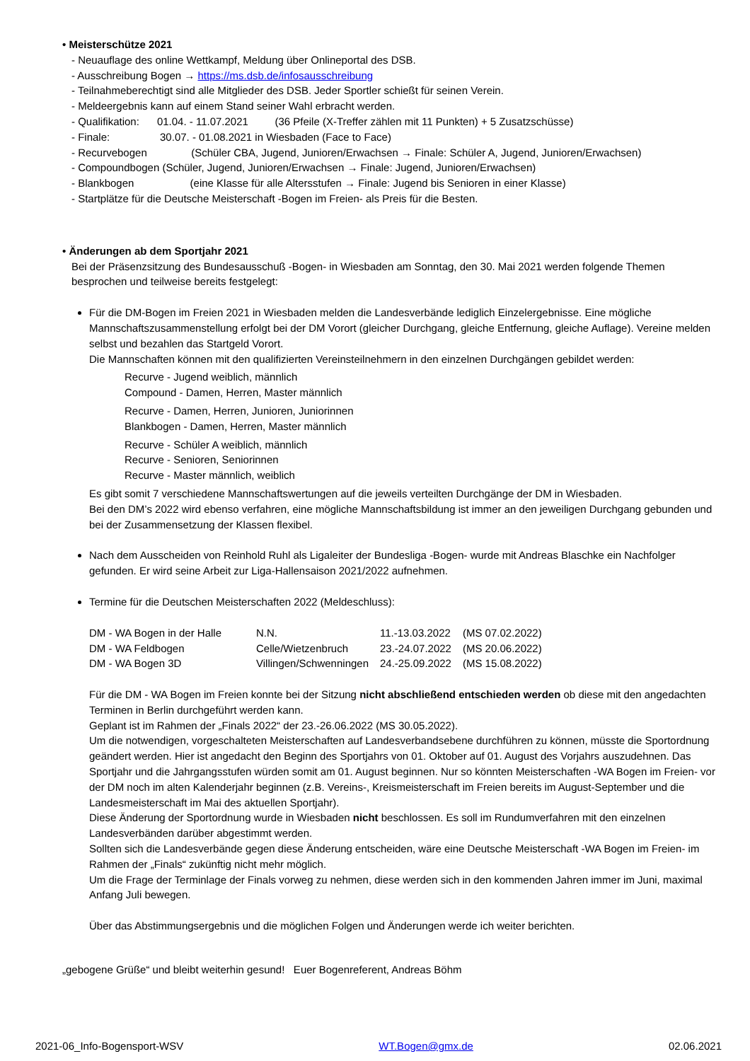• Meisterschütze 2021
- Neuauflage des online Wettkampf, Meldung über Onlineportal des DSB.
- Ausschreibung Bogen → https://ms.dsb.de/infosausschreibung
- Teilnahmeberechtigt sind alle Mitglieder des DSB. Jeder Sportler schießt für seinen Verein.
- Meldeergebnis kann auf einem Stand seiner Wahl erbracht werden.
- Qualifikation: 01.04. - 11.07.2021 (36 Pfeile (X-Treffer zählen mit 11 Punkten) + 5 Zusatzschüsse)
- Finale: 30.07. - 01.08.2021 in Wiesbaden (Face to Face)
- Recurvebogen (Schüler CBA, Jugend, Junioren/Erwachsen → Finale: Schüler A, Jugend, Junioren/Erwachsen)
- Compoundbogen (Schüler, Jugend, Junioren/Erwachsen → Finale: Jugend, Junioren/Erwachsen)
- Blankbogen (eine Klasse für alle Altersstufen → Finale: Jugend bis Senioren in einer Klasse)
- Startplätze für die Deutsche Meisterschaft -Bogen im Freien- als Preis für die Besten.
• Änderungen ab dem Sportjahr 2021
Bei der Präsenzsitzung des Bundesausschuß -Bogen- in Wiesbaden am Sonntag, den 30. Mai 2021 werden folgende Themen besprochen und teilweise bereits festgelegt:
Für die DM-Bogen im Freien 2021 in Wiesbaden melden die Landesverbände lediglich Einzelergebnisse. Eine mögliche Mannschaftszusammenstellung erfolgt bei der DM Vorort (gleicher Durchgang, gleiche Entfernung, gleiche Auflage). Vereine melden selbst und bezahlen das Startgeld Vorort.
Die Mannschaften können mit den qualifizierten Vereinsteilnehmern in den einzelnen Durchgängen gebildet werden:
Recurve - Jugend weiblich, männlich
Compound - Damen, Herren, Master männlich
Recurve - Damen, Herren, Junioren, Juniorinnen
Blankbogen - Damen, Herren, Master männlich
Recurve - Schüler A weiblich, männlich
Recurve - Senioren, Seniorinnen
Recurve - Master männlich, weiblich
Es gibt somit 7 verschiedene Mannschaftswertungen auf die jeweils verteilten Durchgänge der DM in Wiesbaden.
Bei den DM’s 2022 wird ebenso verfahren, eine mögliche Mannschaftsbildung ist immer an den jeweiligen Durchgang gebunden und bei der Zusammensetzung der Klassen flexibel.
Nach dem Ausscheiden von Reinhold Ruhl als Ligaleiter der Bundesliga -Bogen- wurde mit Andreas Blaschke ein Nachfolger gefunden. Er wird seine Arbeit zur Liga-Hallensaison 2021/2022 aufnehmen.
Termine für die Deutschen Meisterschaften 2022 (Meldeschluss):
| DM - WA Bogen in der Halle | N.N. | 11.-13.03.2022 | (MS 07.02.2022) |
| DM - WA Feldbogen | Celle/Wietzenbruch | 23.-24.07.2022 | (MS 20.06.2022) |
| DM - WA Bogen 3D | Villingen/Schwenningen | 24.-25.09.2022 | (MS 15.08.2022) |
Für die DM - WA Bogen im Freien konnte bei der Sitzung nicht abschließend entschieden werden ob diese mit den angedachten Terminen in Berlin durchgeführt werden kann.
Geplant ist im Rahmen der „Finals 2022“ der 23.-26.06.2022 (MS 30.05.2022).
Um die notwendigen, vorgeschalteten Meisterschaften auf Landesverbandsebene durchführen zu können, müsste die Sportordnung geändert werden. Hier ist angedacht den Beginn des Sportjahrs von 01. Oktober auf 01. August des Vorjahrs auszudehnen. Das Sportjahr und die Jahrgangsstufen würden somit am 01. August beginnen. Nur so könnten Meisterschaften -WA Bogen im Freien- vor der DM noch im alten Kalenderjahr beginnen (z.B. Vereins-, Kreismeisterschaft im Freien bereits im August-September und die Landesmeisterschaft im Mai des aktuellen Sportjahr).
Diese Änderung der Sportordnung wurde in Wiesbaden nicht beschlossen. Es soll im Rundumverfahren mit den einzelnen Landesverbänden darüber abgestimmt werden.
Sollten sich die Landesverbände gegen diese Änderung entscheiden, wäre eine Deutsche Meisterschaft -WA Bogen im Freien- im Rahmen der „Finals“ zukünftig nicht mehr möglich.
Um die Frage der Terminlage der Finals vorweg zu nehmen, diese werden sich in den kommenden Jahren immer im Juni, maximal Anfang Juli bewegen.
Über das Abstimmungsergebnis und die möglichen Folgen und Änderungen werde ich weiter berichten.
„gebogene Grüße“ und bleibt weiterhin gesund! Euer Bogenreferent, Andreas Böhm
2021-06_Info-Bogensport-WSV WT.Bogen@gmx.de 02.06.2021